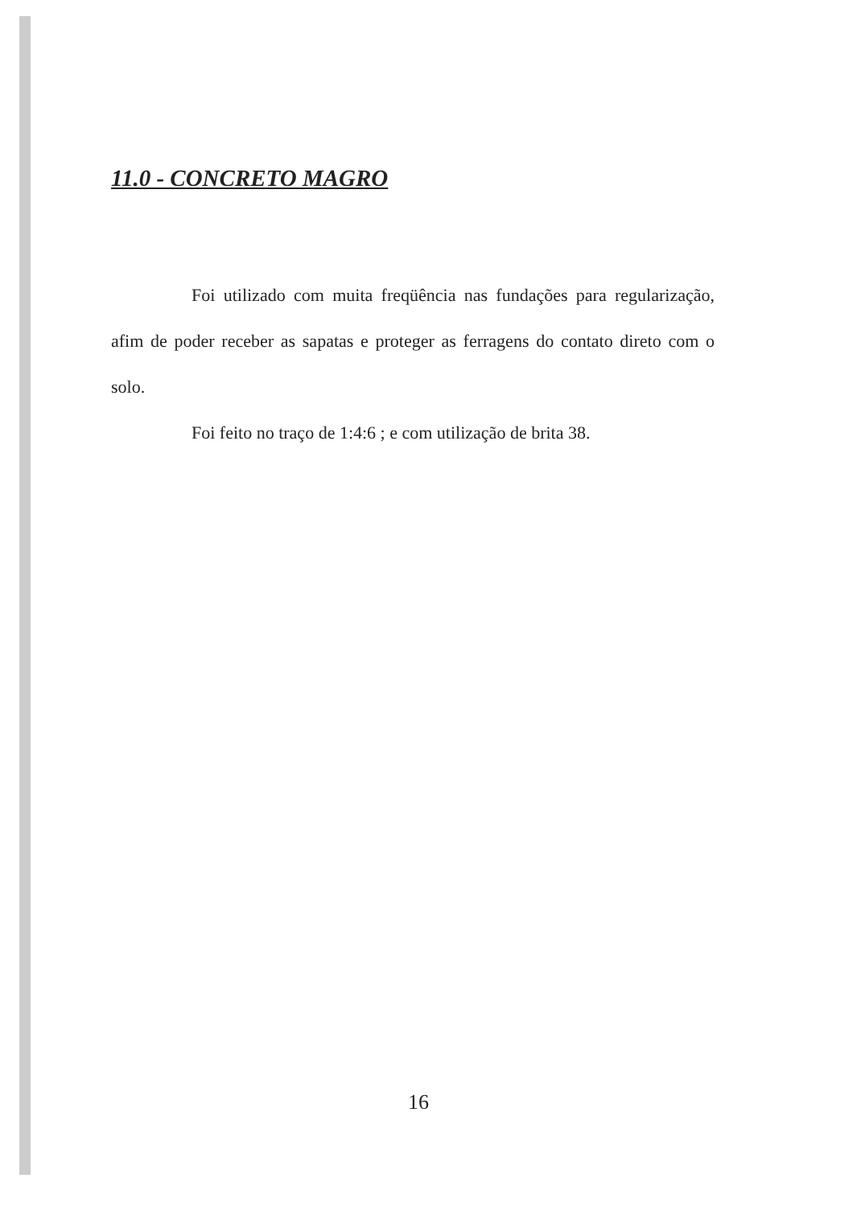11.0 - CONCRETO MAGRO
Foi utilizado com muita freqüência nas fundações para regularização, afim de poder receber as sapatas e proteger as ferragens do contato direto com o solo.
Foi feito no traço de 1:4:6 ; e com utilização de brita 38.
16